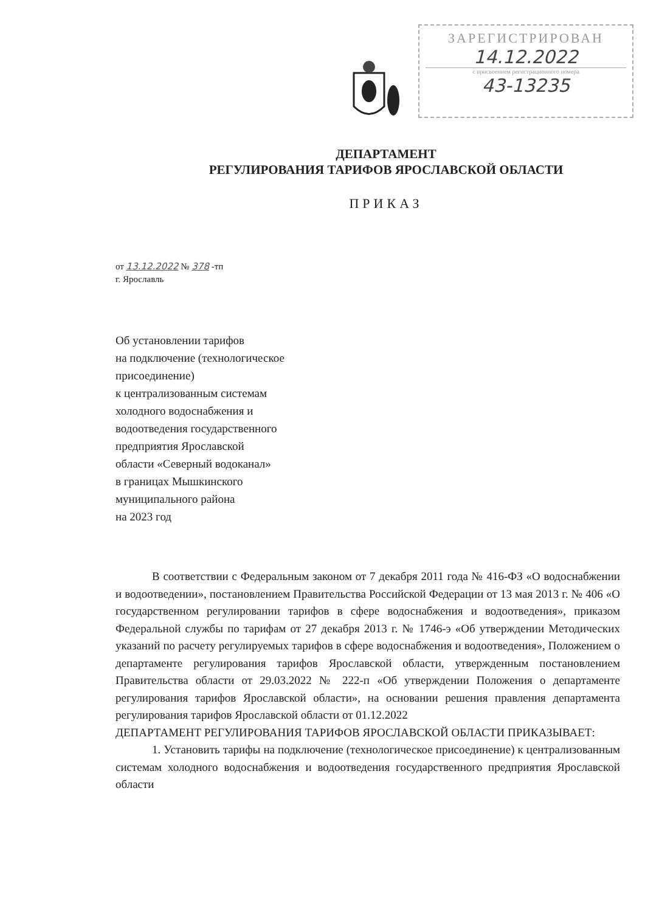ЗАРЕГИСТРИРОВАН
14.12.2022
с присвоением регистрационного номера
43-13235
ДЕПАРТАМЕНТ
РЕГУЛИРОВАНИЯ ТАРИФОВ ЯРОСЛАВСКОЙ ОБЛАСТИ
ПРИКАЗ
от 13.12.2022 № 378 -тп
г. Ярославль
Об установлении тарифов
на подключение (технологическое
присоединение)
к централизованным системам
холодного водоснабжения и
водоотведения государственного
предприятия Ярославской
области «Северный водоканал»
в границах Мышкинского
муниципального района
на 2023 год
В соответствии с Федеральным законом от 7 декабря 2011 года № 416-ФЗ «О водоснабжении и водоотведении», постановлением Правительства Российской Федерации от 13 мая 2013 г. № 406 «О государственном регулировании тарифов в сфере водоснабжения и водоотведения», приказом Федеральной службы по тарифам от 27 декабря 2013 г. № 1746-э «Об утверждении Методических указаний по расчету регулируемых тарифов в сфере водоснабжения и водоотведения», Положением о департаменте регулирования тарифов Ярославской области, утвержденным постановлением Правительства области от 29.03.2022 № 222-п «Об утверждении Положения о департаменте регулирования тарифов Ярославской области», на основании решения правления департамента регулирования тарифов Ярославской области от 01.12.2022
ДЕПАРТАМЕНТ РЕГУЛИРОВАНИЯ ТАРИФОВ ЯРОСЛАВСКОЙ ОБЛАСТИ ПРИКАЗЫВАЕТ:
1. Установить тарифы на подключение (технологическое присоединение) к централизованным системам холодного водоснабжения и водоотведения государственного предприятия Ярославской области